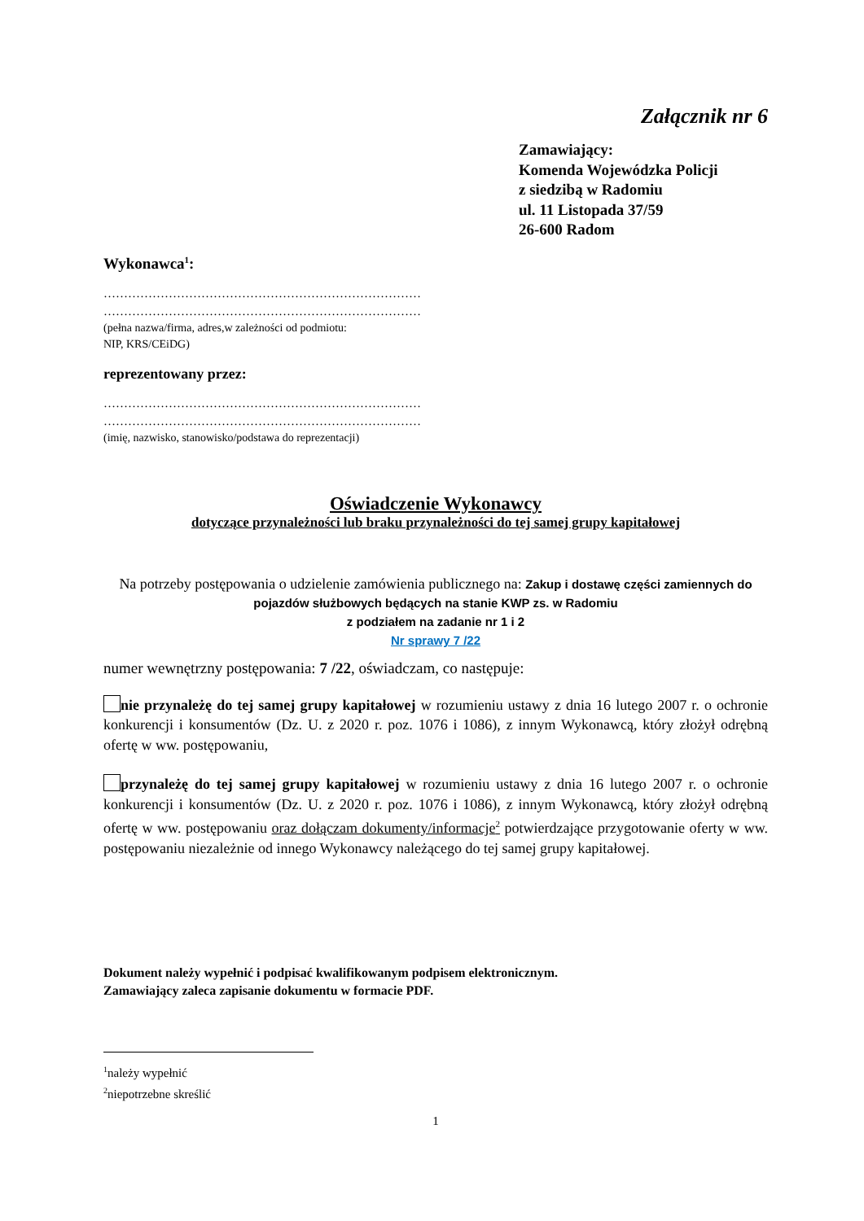Załącznik nr 6
Zamawiający:
Komenda Wojewódzka Policji
z siedzibą w Radomiu
ul. 11 Listopada 37/59
26-600 Radom
Wykonawca<sup>1</sup>:
……………………………………………………………………
……………………………………………………………………
(pełna nazwa/firma, adres,w zależności od podmiotu:
NIP, KRS/CEiDG)
reprezentowany przez:
……………………………………………………………………
……………………………………………………………………
(imię, nazwisko, stanowisko/podstawa do reprezentacji)
Oświadczenie Wykonawcy
dotyczące przynależności lub braku przynależności do tej samej grupy kapitałowej
Na potrzeby postępowania o udzielenie zamówienia publicznego na: Zakup i dostawę części zamiennych do pojazdów służbowych będących na stanie KWP zs. w Radomiu
z podziałem na zadanie nr 1 i 2
Nr sprawy 7 /22
numer wewnętrzny postępowania: 7 /22, oświadczam, co następuje:
nie przynależę do tej samej grupy kapitałowej w rozumieniu ustawy z dnia 16 lutego 2007 r. o ochronie konkurencji i konsumentów (Dz. U. z 2020 r. poz. 1076 i 1086), z innym Wykonawcą, który złożył odrębną ofertę w ww. postępowaniu,
przynależę do tej samej grupy kapitałowej w rozumieniu ustawy z dnia 16 lutego 2007 r. o ochronie konkurencji i konsumentów (Dz. U. z 2020 r. poz. 1076 i 1086), z innym Wykonawcą, który złożył odrębną ofertę w ww. postępowaniu oraz dołączam dokumenty/informacje<sup>2</sup> potwierdzające przygotowanie oferty w ww. postępowaniu niezależnie od innego Wykonawcy należącego do tej samej grupy kapitałowej.
Dokument należy wypełnić i podpisać kwalifikowanym podpisem elektronicznym.
Zamawiający zaleca zapisanie dokumentu w formacie PDF.
<sup>1</sup> należy wypełnić
<sup>2</sup> niepotrzebne skreślić
1